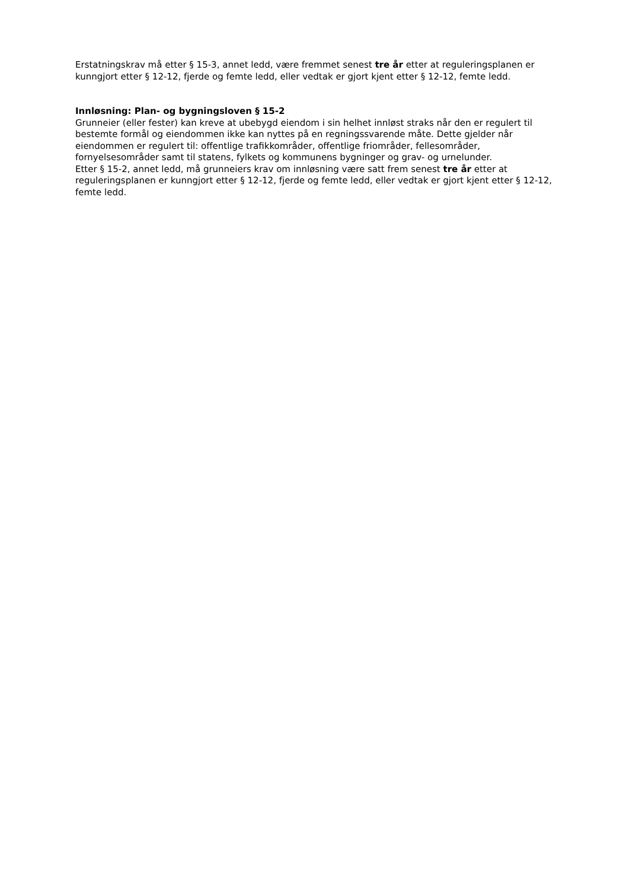Erstatningskrav må etter § 15-3, annet ledd, være fremmet senest tre år etter at reguleringsplanen er kunngjort etter § 12-12, fjerde og femte ledd, eller vedtak er gjort kjent etter § 12-12, femte ledd.
Innløsning: Plan- og bygningsloven § 15-2
Grunneier (eller fester) kan kreve at ubebygd eiendom i sin helhet innløst straks når den er regulert til bestemte formål og eiendommen ikke kan nyttes på en regningssvarende måte. Dette gjelder når eiendommen er regulert til: offentlige trafikkområder, offentlige friområder, fellesområder, fornyelsesområder samt til statens, fylkets og kommunens bygninger og grav- og urnelunder.
Etter § 15-2, annet ledd, må grunneiers krav om innløsning være satt frem senest tre år etter at reguleringsplanen er kunngjort etter § 12-12, fjerde og femte ledd, eller vedtak er gjort kjent etter § 12-12, femte ledd.